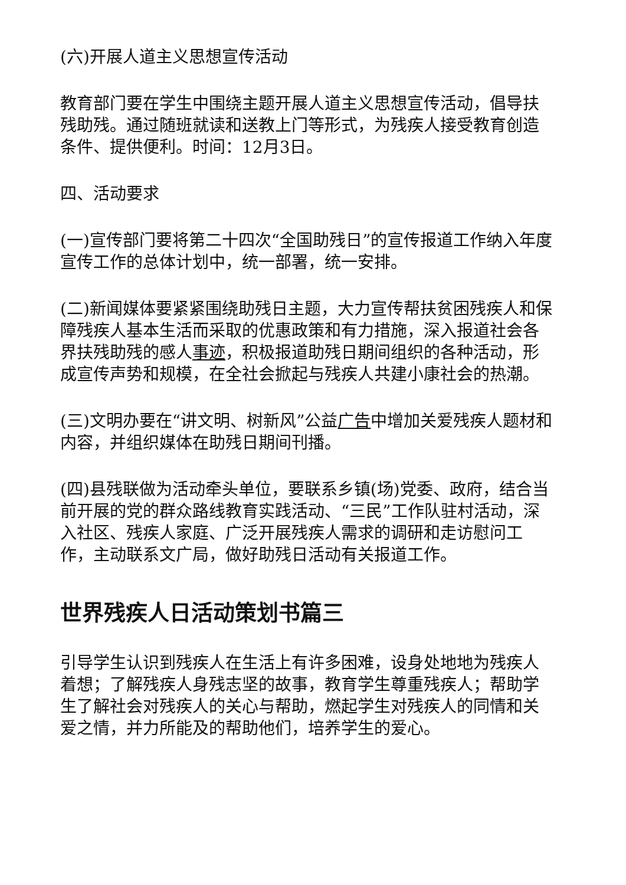(六)开展人道主义思想宣传活动
教育部门要在学生中围绕主题开展人道主义思想宣传活动，倡导扶残助残。通过随班就读和送教上门等形式，为残疾人接受教育创造条件、提供便利。时间：12月3日。
四、活动要求
(一)宣传部门要将第二十四次“全国助残日”的宣传报道工作纳入年度宣传工作的总体计划中，统一部署，统一安排。
(二)新闻媒体要紧紧围绕助残日主题，大力宣传帮扶贫困残疾人和保障残疾人基本生活而采取的优惠政策和有力措施，深入报道社会各界扶残助残的感人事迹，积极报道助残日期间组织的各种活动，形成宣传声势和规模，在全社会掀起与残疾人共建小康社会的热潮。
(三)文明办要在“讲文明、树新风”公益广告中增加关爱残疾人题材和内容，并组织媒体在助残日期间刊播。
(四)县残联做为活动牵头单位，要联系乡镇(场)党委、政府，结合当前开展的党的群众路线教育实践活动、“三民”工作队驻村活动，深入社区、残疾人家庭、广泛开展残疾人需求的调研和走访慰问工作，主动联系文广局，做好助残日活动有关报道工作。
世界残疾人日活动策划书篇三
引导学生认识到残疾人在生活上有许多困难，设身处地地为残疾人着想；了解残疾人身残志坚的故事，教育学生尊重残疾人；帮助学生了解社会对残疾人的关心与帮助，燃起学生对残疾人的同情和关爱之情，并力所能及的帮助他们，培养学生的爱心。